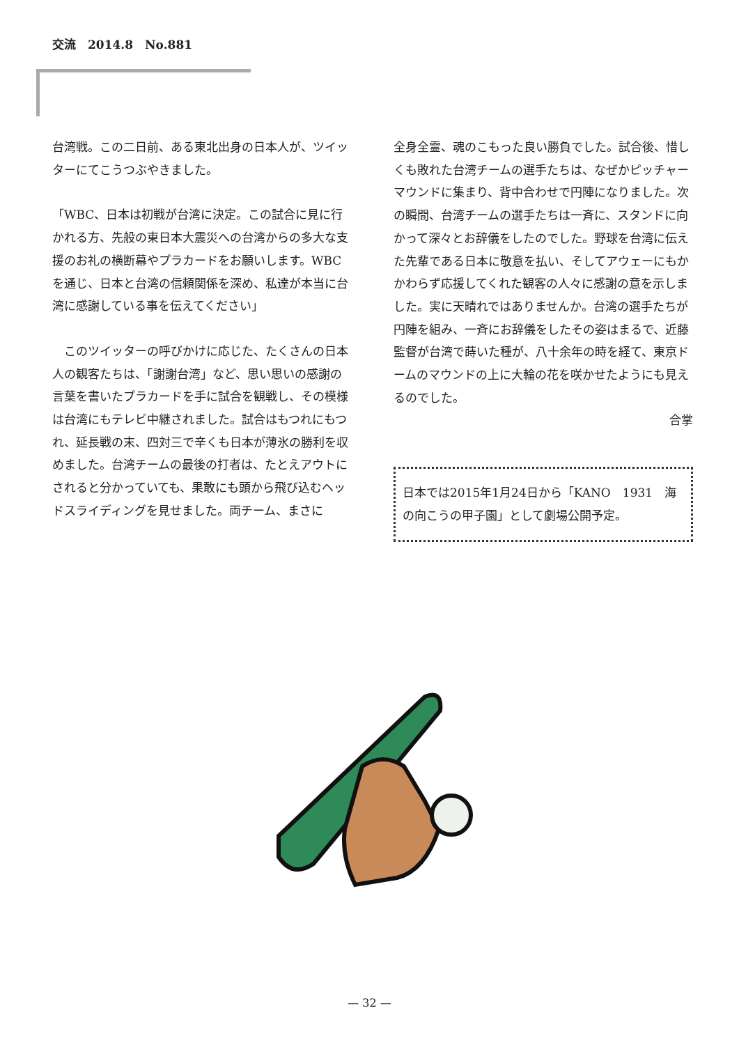交流　2014.8　No.881
台湾戦。この二日前、ある東北出身の日本人が、ツイッターにてこうつぶやきました。
「WBC、日本は初戦が台湾に決定。この試合に見に行かれる方、先般の東日本大震災への台湾からの多大な支援のお礼の横断幕やプラカードをお願いします。WBCを通じ、日本と台湾の信頼関係を深め、私達が本当に台湾に感謝している事を伝えてください」
　このツイッターの呼びかけに応じた、たくさんの日本人の観客たちは、「謝謝台湾」など、思い思いの感謝の言葉を書いたプラカードを手に試合を観戦し、その模様は台湾にもテレビ中継されました。試合はもつれにもつれ、延長戦の末、四対三で辛くも日本が薄氷の勝利を収めました。台湾チームの最後の打者は、たとえアウトにされると分かっていても、果敢にも頭から飛び込むヘッドスライディングを見せました。両チーム、まさに
全身全霊、魂のこもった良い勝負でした。試合後、惜しくも敗れた台湾チームの選手たちは、なぜかピッチャーマウンドに集まり、背中合わせで円陣になりました。次の瞬間、台湾チームの選手たちは一斉に、スタンドに向かって深々とお辞儀をしたのでした。野球を台湾に伝えた先輩である日本に敬意を払い、そしてアウェーにもかかわらず応援してくれた観客の人々に感謝の意を示しました。実に天晴れではありませんか。台湾の選手たちが円陣を組み、一斉にお辞儀をしたその姿はまるで、近藤監督が台湾で蒔いた種が、八十余年の時を経て、東京ドームのマウンドの上に大輪の花を咲かせたようにも見えるのでした。
合掌
日本では2015年1月24日から「KANO　1931　海の向こうの甲子園」として劇場公開予定。
— 32 —